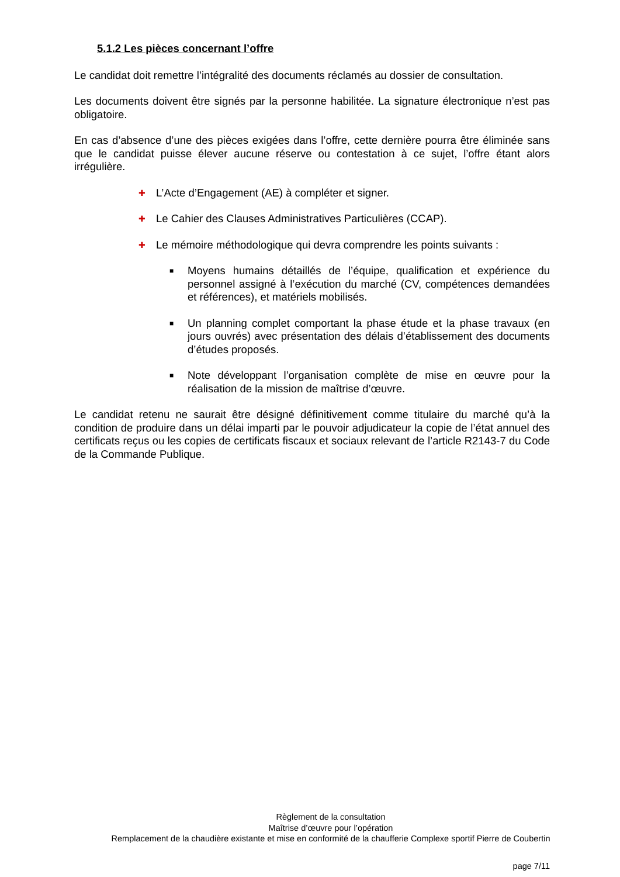5.1.2 Les pièces concernant l’offre
Le candidat doit remettre l’intégralité des documents réclamés au dossier de consultation.
Les documents doivent être signés par la personne habilitée. La signature électronique n’est pas obligatoire.
En cas d’absence d’une des pièces exigées dans l’offre, cette dernière pourra être éliminée sans que le candidat puisse élever aucune réserve ou contestation à ce sujet, l’offre étant alors irrégulière.
✚ L’Acte d’Engagement (AE) à compléter et signer.
✚ Le Cahier des Clauses Administratives Particulières (CCAP).
✚ Le mémoire méthodologique qui devra comprendre les points suivants :
■ Moyens humains détaillés de l’équipe, qualification et expérience du personnel assigné à l’exécution du marché (CV, compétences demandées et références), et matériels mobilisés.
■ Un planning complet comportant la phase étude et la phase travaux (en jours ouvrés) avec présentation des délais d’établissement des documents d’études proposés.
■ Note développant l’organisation complète de mise en œuvre pour la réalisation de la mission de maîtrise d’œuvre.
Le candidat retenu ne saurait être désigné définitivement comme titulaire du marché qu’à la condition de produire dans un délai imparti par le pouvoir adjudicateur la copie de l’état annuel des certificats reçus ou les copies de certificats fiscaux et sociaux relevant de l’article R2143-7 du Code de la Commande Publique.
Règlement de la consultation
Maîtrise d’œuvre pour l’opération
Remplacement de la chaudière existante et mise en conformité de la chaufferie Complexe sportif Pierre de Coubertin
page 7/11